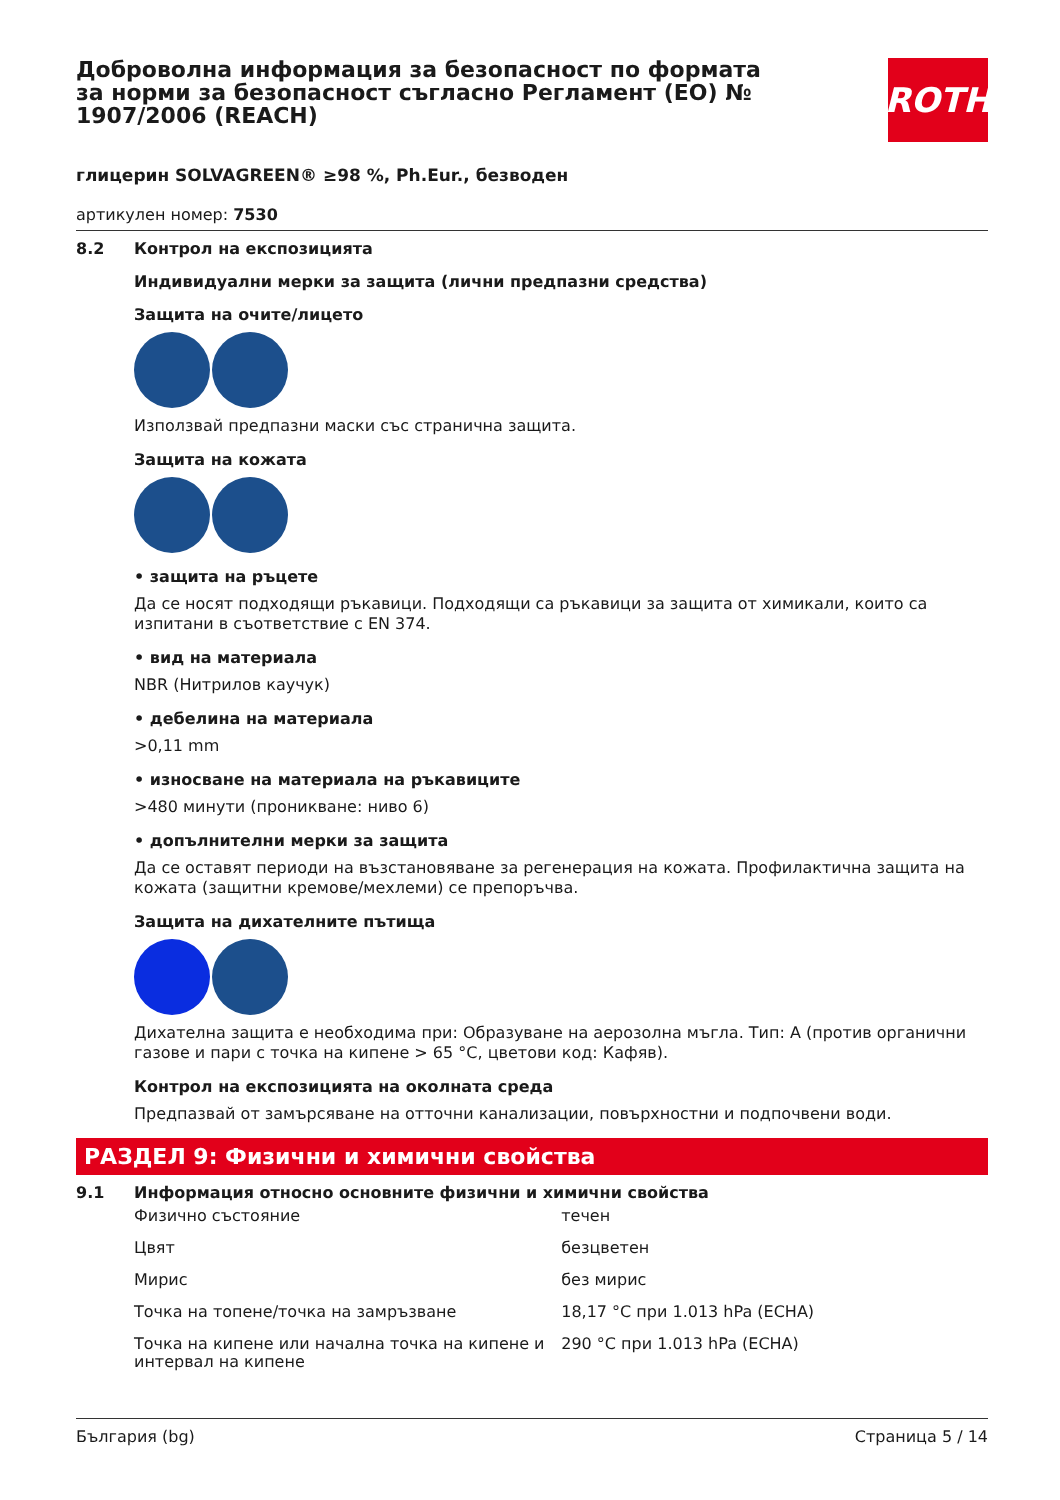Доброволна информация за безопасност по формата за норми за безопасност съгласно Регламент (ЕО) № 1907/2006 (REACH)
ROTH
глицерин SOLVAGREEN® ≥98 %, Ph.Eur., безводен
артикулен номер: 7530
8.2 Контрол на експозицията
Индивидуални мерки за защита (лични предпазни средства)
Защита на очите/лицето
Използвай предпазни маски със странична защита.
Защита на кожата
• защита на ръцете
Да се носят подходящи ръкавици. Подходящи са ръкавици за защита от химикали, които са изпитани в съответствие с EN 374.
• вид на материала
NBR (Нитрилов каучук)
• дебелина на материала
>0,11 mm
• износване на материала на ръкавиците
>480 минути (проникване: ниво 6)
• допълнителни мерки за защита
Да се оставят периоди на възстановяване за регенерация на кожата. Профилактична защита на кожата (защитни кремове/мехлеми) се препоръчва.
Защита на дихателните пътища
Дихателна защита е необходима при: Образуване на аерозолна мъгла. Тип: A (против органични газове и пари с точка на кипене > 65 °C, цветови код: Кафяв).
Контрол на експозицията на околната среда
Предпазвай от замърсяване на отточни канализации, повърхностни и подпочвени води.
РАЗДЕЛ 9: Физични и химични свойства
9.1 Информация относно основните физични и химични свойства
| Физично състояние | течен |
| Цвят | безцветен |
| Мирис | без мирис |
| Точка на топене/точка на замръзване | 18,17 °C при 1.013 hPa (ECHA) |
| Точка на кипене или начална точка на кипене и интервал на кипене | 290 °C при 1.013 hPa (ECHA) |
България (bg) Страница 5 / 14